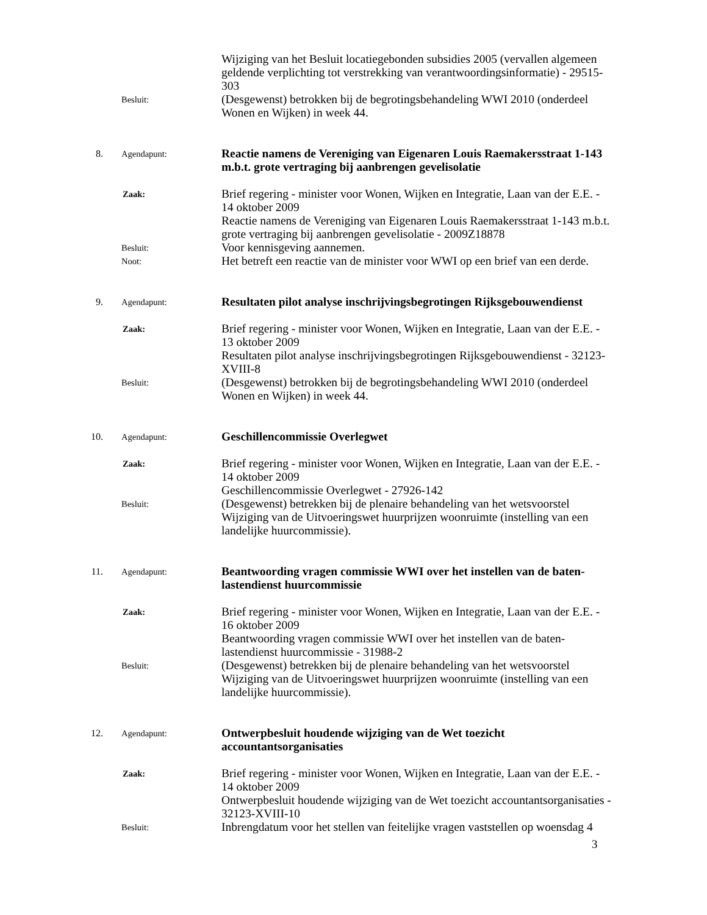Wijziging van het Besluit locatiegebonden subsidies 2005 (vervallen algemeen geldende verplichting tot verstrekking van verantwoordingsinformatie) - 29515-303
Besluit:
(Desgewenst) betrokken bij de begrotingsbehandeling WWI 2010 (onderdeel Wonen en Wijken) in week 44.
8. Agendapunt:
Reactie namens de Vereniging van Eigenaren Louis Raemakersstraat 1-143 m.b.t. grote vertraging bij aanbrengen gevelisolatie
Zaak:
Brief regering - minister voor Wonen, Wijken en Integratie, Laan van der E.E. - 14 oktober 2009
Reactie namens de Vereniging van Eigenaren Louis Raemakersstraat 1-143 m.b.t. grote vertraging bij aanbrengen gevelisolatie - 2009Z18878
Besluit:
Voor kennisgeving aannemen.
Noot:
Het betreft een reactie van de minister voor WWI op een brief van een derde.
9. Agendapunt:
Resultaten pilot analyse inschrijvingsbegrotingen Rijksgebouwendienst
Zaak:
Brief regering - minister voor Wonen, Wijken en Integratie, Laan van der E.E. - 13 oktober 2009
Resultaten pilot analyse inschrijvingsbegrotingen Rijksgebouwendienst - 32123-XVIII-8
Besluit:
(Desgewenst) betrokken bij de begrotingsbehandeling WWI 2010 (onderdeel Wonen en Wijken) in week 44.
10. Agendapunt:
Geschillencommissie Overlegwet
Zaak:
Brief regering - minister voor Wonen, Wijken en Integratie, Laan van der E.E. - 14 oktober 2009
Geschillencommissie Overlegwet - 27926-142
Besluit:
(Desgewenst) betrekken bij de plenaire behandeling van het wetsvoorstel Wijziging van de Uitvoeringswet huurprijzen woonruimte (instelling van een landelijke huurcommissie).
11. Agendapunt:
Beantwoording vragen commissie WWI over het instellen van de baten-lastendienst huurcommissie
Zaak:
Brief regering - minister voor Wonen, Wijken en Integratie, Laan van der E.E. - 16 oktober 2009
Beantwoording vragen commissie WWI over het instellen van de baten-lastendienst huurcommissie - 31988-2
Besluit:
(Desgewenst) betrekken bij de plenaire behandeling van het wetsvoorstel Wijziging van de Uitvoeringswet huurprijzen woonruimte (instelling van een landelijke huurcommissie).
12. Agendapunt:
Ontwerpbesluit houdende wijziging van de Wet toezicht accountantsorganisaties
Zaak:
Brief regering - minister voor Wonen, Wijken en Integratie, Laan van der E.E. - 14 oktober 2009
Ontwerpbesluit houdende wijziging van de Wet toezicht accountantsorganisaties - 32123-XVIII-10
Besluit:
Inbrengdatum voor het stellen van feitelijke vragen vaststellen op woensdag 4
3